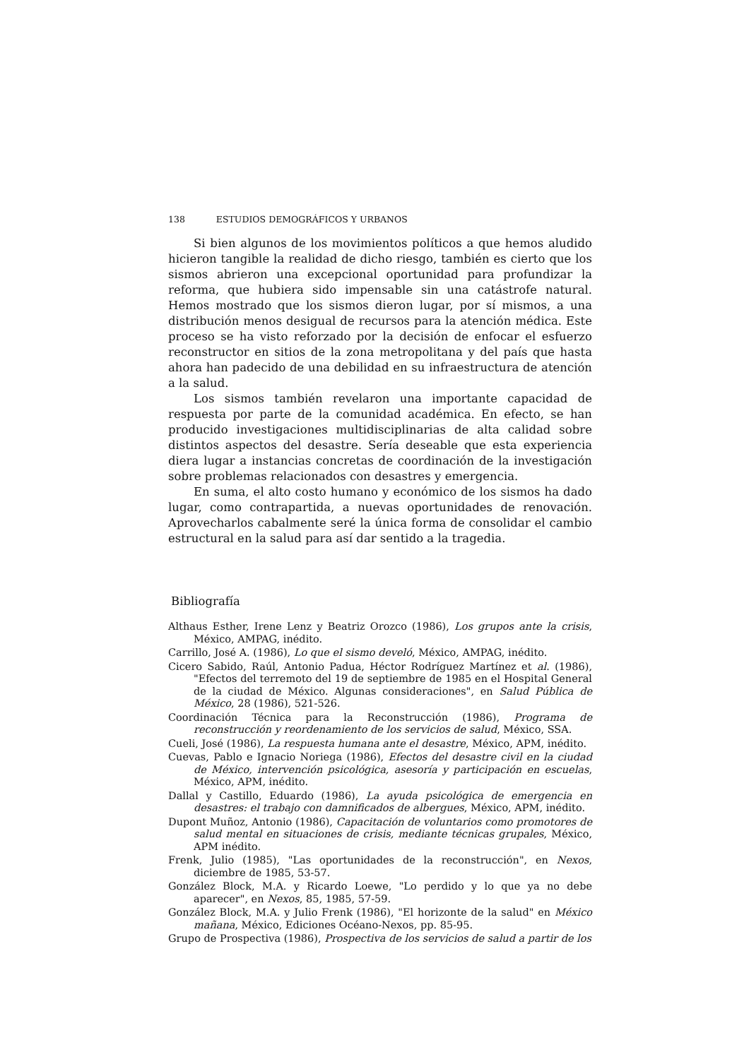138 ESTUDIOS DEMOGRÁFICOS Y URBANOS
Si bien algunos de los movimientos políticos a que hemos aludido hicieron tangible la realidad de dicho riesgo, también es cierto que los sismos abrieron una excepcional oportunidad para profundizar la reforma, que hubiera sido impensable sin una catástrofe natural. Hemos mostrado que los sismos dieron lugar, por sí mismos, a una distribución menos desigual de recursos para la atención médica. Este proceso se ha visto reforzado por la decisión de enfocar el esfuerzo reconstructor en sitios de la zona metropolitana y del país que hasta ahora han padecido de una debilidad en su infraestructura de atención a la salud.
Los sismos también revelaron una importante capacidad de respuesta por parte de la comunidad académica. En efecto, se han producido investigaciones multidisciplinarias de alta calidad sobre distintos aspectos del desastre. Sería deseable que esta experiencia diera lugar a instancias concretas de coordinación de la investigación sobre problemas relacionados con desastres y emergencia.
En suma, el alto costo humano y económico de los sismos ha dado lugar, como contrapartida, a nuevas oportunidades de renovación. Aprovecharlos cabalmente seré la única forma de consolidar el cambio estructural en la salud para así dar sentido a la tragedia.
Bibliografía
Althaus Esther, Irene Lenz y Beatriz Orozco (1986), Los grupos ante la crisis, México, AMPAG, inédito.
Carrillo, José A. (1986), Lo que el sismo develó, México, AMPAG, inédito.
Cicero Sabido, Raúl, Antonio Padua, Héctor Rodríguez Martínez et al. (1986), "Efectos del terremoto del 19 de septiembre de 1985 en el Hospital General de la ciudad de México. Algunas consideraciones", en Salud Pública de México, 28 (1986), 521-526.
Coordinación Técnica para la Reconstrucción (1986), Programa de reconstrucción y reordenamiento de los servicios de salud, México, SSA.
Cueli, José (1986), La respuesta humana ante el desastre, México, APM, inédito.
Cuevas, Pablo e Ignacio Noriega (1986), Efectos del desastre civil en la ciudad de México, intervención psicológica, asesoría y participación en escuelas, México, APM, inédito.
Dallal y Castillo, Eduardo (1986), La ayuda psicológica de emergencia en desastres: el trabajo con damnificados de albergues, México, APM, inédito.
Dupont Muñoz, Antonio (1986), Capacitación de voluntarios como promotores de salud mental en situaciones de crisis, mediante técnicas grupales, México, APM inédito.
Frenk, Julio (1985), "Las oportunidades de la reconstrucción", en Nexos, diciembre de 1985, 53-57.
González Block, M.A. y Ricardo Loewe, "Lo perdido y lo que ya no debe aparecer", en Nexos, 85, 1985, 57-59.
González Block, M.A. y Julio Frenk (1986), "El horizonte de la salud" en México mañana, México, Ediciones Océano-Nexos, pp. 85-95.
Grupo de Prospectiva (1986), Prospectiva de los servicios de salud a partir de los